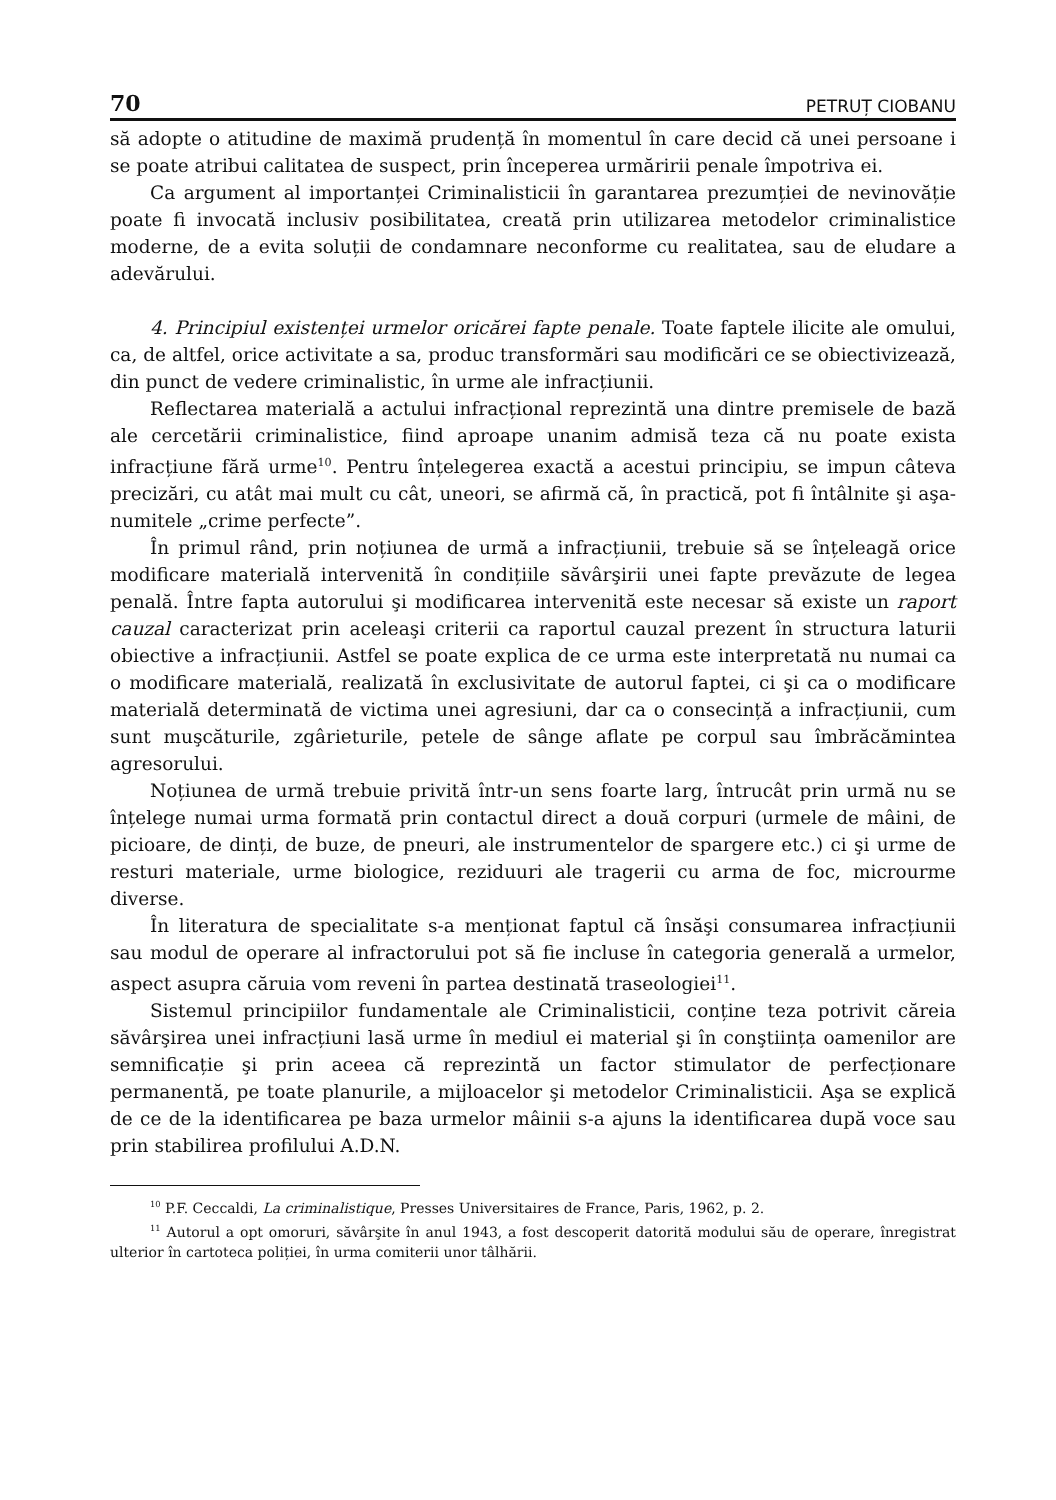70 PETRUȚ CIOBANU
să adopte o atitudine de maximă prudență în momentul în care decid că unei persoane i se poate atribui calitatea de suspect, prin începerea urmăririi penale împotriva ei.
Ca argument al importanței Criminalisticii în garantarea prezumției de nevinovăție poate fi invocată inclusiv posibilitatea, creată prin utilizarea metodelor criminalistice moderne, de a evita soluții de condamnare neconforme cu realitatea, sau de eludare a adevărului.
4. Principiul existenței urmelor oricărei fapte penale. Toate faptele ilicite ale omului, ca, de altfel, orice activitate a sa, produc transformări sau modificări ce se obiectivizează, din punct de vedere criminalistic, în urme ale infracțiunii.
Reflectarea materială a actului infracțional reprezintă una dintre premisele de bază ale cercetării criminalistice, fiind aproape unanim admisă teza că nu poate exista infracțiune fără urme<sup>10</sup>. Pentru înțelegerea exactă a acestui principiu, se impun câteva precizări, cu atât mai mult cu cât, uneori, se afirmă că, în practică, pot fi întâlnite şi aşa-numitele „crime perfecte”.
În primul rând, prin noțiunea de urmă a infracțiunii, trebuie să se înțeleagă orice modificare materială intervenită în condițiile săvârşirii unei fapte prevăzute de legea penală. Între fapta autorului şi modificarea intervenită este necesar să existe un raport cauzal caracterizat prin aceleaşi criterii ca raportul cauzal prezent în structura laturii obiective a infracțiunii. Astfel se poate explica de ce urma este interpretată nu numai ca o modificare materială, realizată în exclusivitate de autorul faptei, ci şi ca o modificare materială determinată de victima unei agresiuni, dar ca o consecință a infracțiunii, cum sunt muşcăturile, zgârieturile, petele de sânge aflate pe corpul sau îmbrăcămintea agresorului.
Noțiunea de urmă trebuie privită într-un sens foarte larg, întrucât prin urmă nu se înțelege numai urma formată prin contactul direct a două corpuri (urmele de mâini, de picioare, de dinți, de buze, de pneuri, ale instrumentelor de spargere etc.) ci şi urme de resturi materiale, urme biologice, reziduuri ale tragerii cu arma de foc, microurme diverse.
În literatura de specialitate s-a menționat faptul că însăşi consumarea infracțiunii sau modul de operare al infractorului pot să fie incluse în categoria generală a urmelor, aspect asupra căruia vom reveni în partea destinată traseologiei<sup>11</sup>.
Sistemul principiilor fundamentale ale Criminalisticii, conține teza potrivit căreia săvârşirea unei infracțiuni lasă urme în mediul ei material şi în conştiința oamenilor are semnificație şi prin aceea că reprezintă un factor stimulator de perfecționare permanentă, pe toate planurile, a mijloacelor şi metodelor Criminalisticii. Aşa se explică de ce de la identificarea pe baza urmelor mâinii s-a ajuns la identificarea după voce sau prin stabilirea profilului A.D.N.
<sup>10</sup> P.F. Ceccaldi, La criminalistique, Presses Universitaires de France, Paris, 1962, p. 2.
<sup>11</sup> Autorul a opt omoruri, săvârşite în anul 1943, a fost descoperit datorită modului său de operare, înregistrat ulterior în cartoteca poliției, în urma comiterii unor tâlhării.